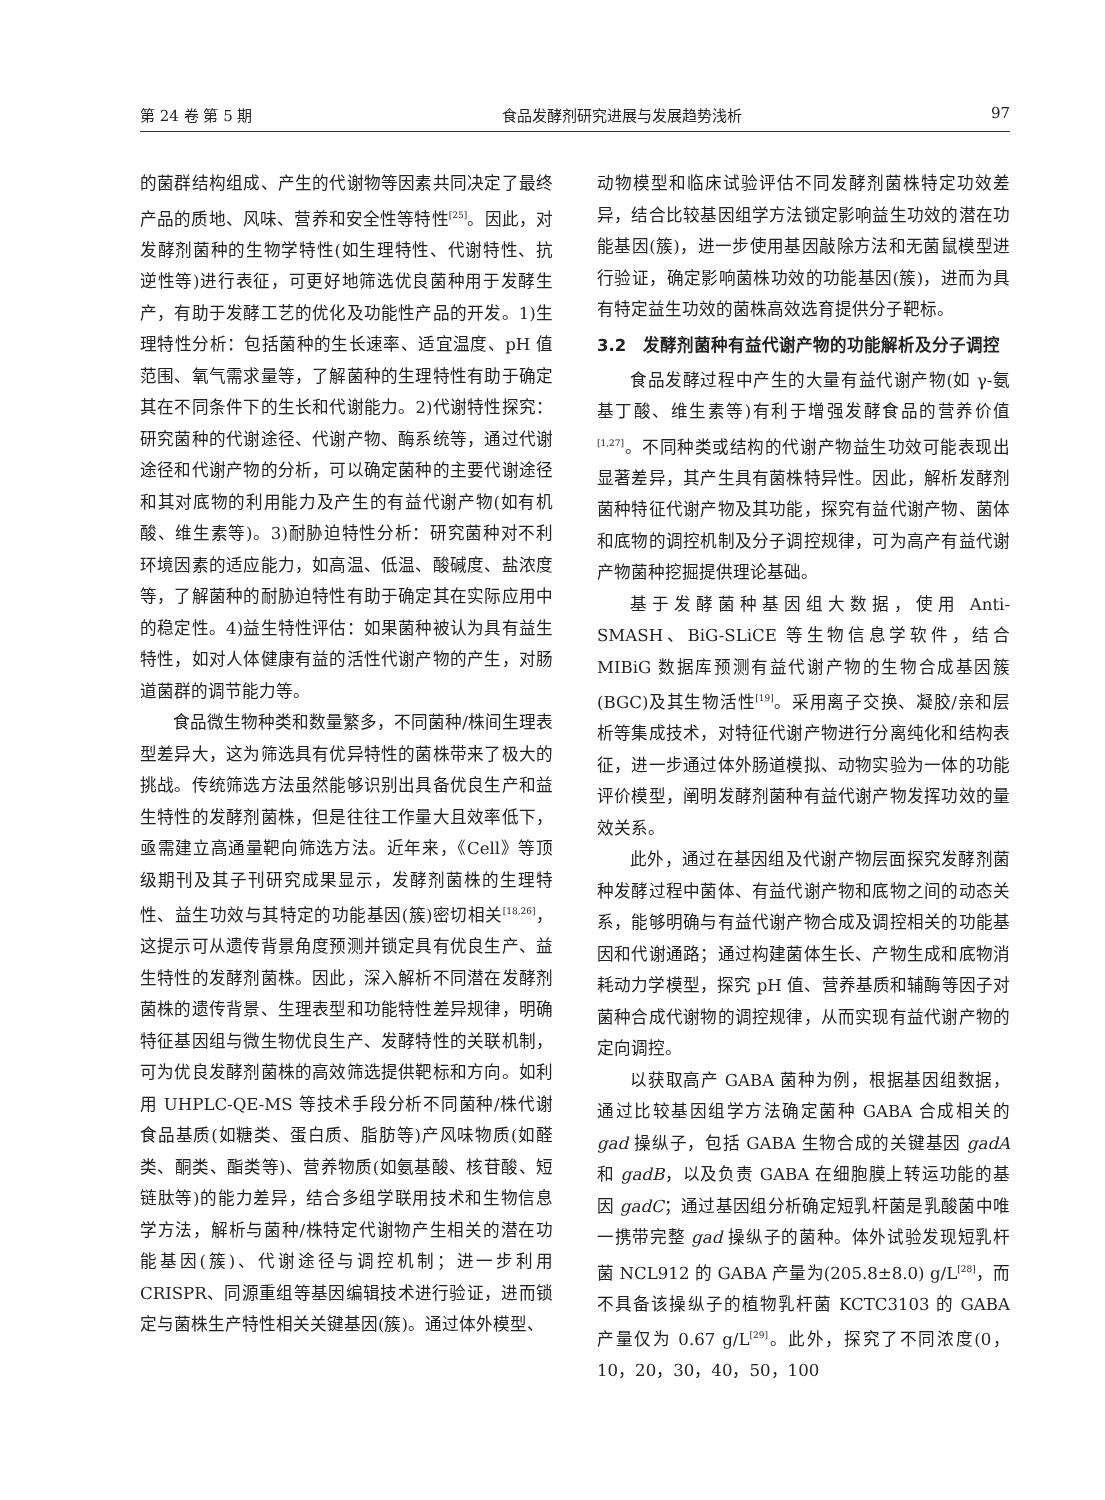第 24 卷 第 5 期 食品发酵剂研究进展与发展趋势浅析 97
的菌群结构组成、产生的代谢物等因素共同决定了最终产品的质地、风味、营养和安全性等特性<sup>[25]</sup>。因此，对发酵剂菌种的生物学特性(如生理特性、代谢特性、抗逆性等)进行表征，可更好地筛选优良菌种用于发酵生产，有助于发酵工艺的优化及功能性产品的开发。1)生理特性分析：包括菌种的生长速率、适宜温度、pH 值范围、氧气需求量等，了解菌种的生理特性有助于确定其在不同条件下的生长和代谢能力。2)代谢特性探究：研究菌种的代谢途径、代谢产物、酶系统等，通过代谢途径和代谢产物的分析，可以确定菌种的主要代谢途径和其对底物的利用能力及产生的有益代谢产物(如有机酸、维生素等)。3)耐胁迫特性分析：研究菌种对不利环境因素的适应能力，如高温、低温、酸碱度、盐浓度等，了解菌种的耐胁迫特性有助于确定其在实际应用中的稳定性。4)益生特性评估：如果菌种被认为具有益生特性，如对人体健康有益的活性代谢产物的产生，对肠道菌群的调节能力等。
食品微生物种类和数量繁多，不同菌种/株间生理表型差异大，这为筛选具有优异特性的菌株带来了极大的挑战。传统筛选方法虽然能够识别出具备优良生产和益生特性的发酵剂菌株，但是往往工作量大且效率低下，亟需建立高通量靶向筛选方法。近年来，《Cell》等顶级期刊及其子刊研究成果显示，发酵剂菌株的生理特性、益生功效与其特定的功能基因(簇)密切相关<sup>[18,26]</sup>，这提示可从遗传背景角度预测并锁定具有优良生产、益生特性的发酵剂菌株。因此，深入解析不同潜在发酵剂菌株的遗传背景、生理表型和功能特性差异规律，明确特征基因组与微生物优良生产、发酵特性的关联机制，可为优良发酵剂菌株的高效筛选提供靶标和方向。如利用 UHPLC-QE-MS 等技术手段分析不同菌种/株代谢食品基质(如糖类、蛋白质、脂肪等)产风味物质(如醛类、酮类、酯类等)、营养物质(如氨基酸、核苷酸、短链肽等)的能力差异，结合多组学联用技术和生物信息学方法，解析与菌种/株特定代谢物产生相关的潜在功能基因(簇)、代谢途径与调控机制；进一步利用 CRISPR、同源重组等基因编辑技术进行验证，进而锁定与菌株生产特性相关关键基因(簇)。通过体外模型、
动物模型和临床试验评估不同发酵剂菌株特定功效差异，结合比较基因组学方法锁定影响益生功效的潜在功能基因(簇)，进一步使用基因敲除方法和无菌鼠模型进行验证，确定影响菌株功效的功能基因(簇)，进而为具有特定益生功效的菌株高效选育提供分子靶标。
3.2　发酵剂菌种有益代谢产物的功能解析及分子调控
食品发酵过程中产生的大量有益代谢产物(如 γ-氨基丁酸、维生素等)有利于增强发酵食品的营养价值<sup>[1,27]</sup>。不同种类或结构的代谢产物益生功效可能表现出显著差异，其产生具有菌株特异性。因此，解析发酵剂菌种特征代谢产物及其功能，探究有益代谢产物、菌体和底物的调控机制及分子调控规律，可为高产有益代谢产物菌种挖掘提供理论基础。
基于发酵菌种基因组大数据，使用 Anti-SMASH、BiG-SLiCE 等生物信息学软件，结合 MIBiG 数据库预测有益代谢产物的生物合成基因簇(BGC)及其生物活性<sup>[19]</sup>。采用离子交换、凝胶/亲和层析等集成技术，对特征代谢产物进行分离纯化和结构表征，进一步通过体外肠道模拟、动物实验为一体的功能评价模型，阐明发酵剂菌种有益代谢产物发挥功效的量效关系。
此外，通过在基因组及代谢产物层面探究发酵剂菌种发酵过程中菌体、有益代谢产物和底物之间的动态关系，能够明确与有益代谢产物合成及调控相关的功能基因和代谢通路；通过构建菌体生长、产物生成和底物消耗动力学模型，探究 pH 值、营养基质和辅酶等因子对菌种合成代谢物的调控规律，从而实现有益代谢产物的定向调控。
以获取高产 GABA 菌种为例，根据基因组数据，通过比较基因组学方法确定菌种 GABA 合成相关的 gad 操纵子，包括 GABA 生物合成的关键基因 gadA 和 gadB，以及负责 GABA 在细胞膜上转运功能的基因 gadC；通过基因组分析确定短乳杆菌是乳酸菌中唯一携带完整 gad 操纵子的菌种。体外试验发现短乳杆菌 NCL912 的 GABA 产量为(205.8±8.0) g/L<sup>[28]</sup>，而不具备该操纵子的植物乳杆菌 KCTC3103 的 GABA 产量仅为 0.67 g/L<sup>[29]</sup>。此外，探究了不同浓度(0，10，20，30，40，50，100